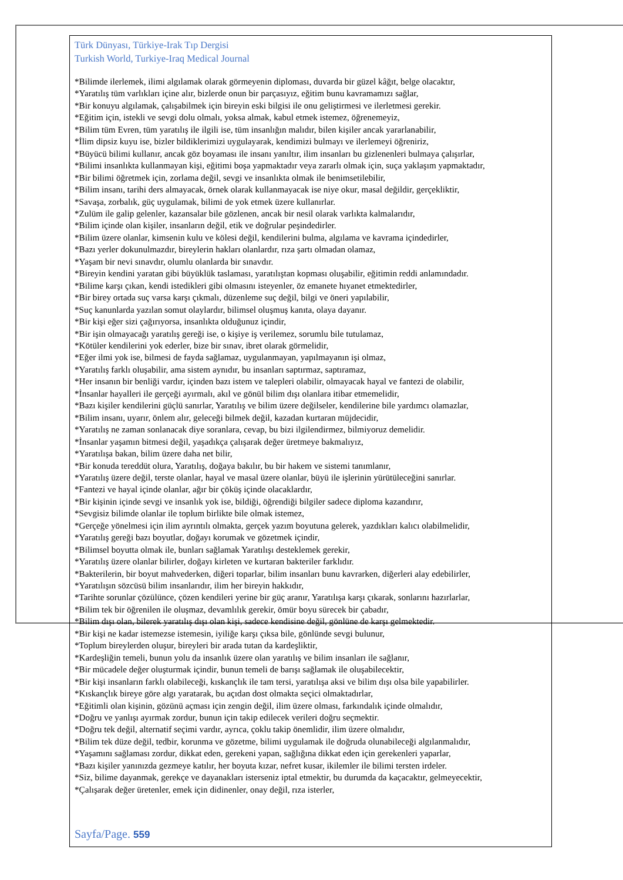Türk Dünyası, Türkiye-Irak Tıp Dergisi
Turkish World, Turkiye-Iraq Medical Journal
*Bilimde ilerlemek, ilimi algılamak olarak görmeyenin diploması, duvarda bir güzel kâğıt, belge olacaktır,
*Yaratılış tüm varlıkları içine alır, bizlerde onun bir parçasıyız, eğitim bunu kavramamızı sağlar,
*Bir konuyu algılamak, çalışabilmek için bireyin eski bilgisi ile onu geliştirmesi ve ilerletmesi gerekir.
*Eğitim için, istekli ve sevgi dolu olmalı, yoksa almak, kabul etmek istemez, öğrenemeyiz,
*Bilim tüm Evren, tüm yaratılış ile ilgili ise, tüm insanlığın malıdır, bilen kişiler ancak yararlanabilir,
*İlim dipsiz kuyu ise, bizler bildiklerimizi uygulayarak, kendimizi bulmayı ve ilerlemeyi öğreniriz,
*Büyücü bilimi kullanır, ancak göz boyaması ile insanı yanıltır, ilim insanları bu gizlenenleri bulmaya çalışırlar,
*Bilimi insanlıkta kullanmayan kişi, eğitimi boşa yapmaktadır veya zararlı olmak için, suça yaklaşım yapmaktadır,
*Bir bilimi öğretmek için, zorlama değil, sevgi ve insanlıkta olmak ile benimsetilebilir,
*Bilim insanı, tarihi ders almayacak, örnek olarak kullanmayacak ise niye okur, masal değildir, gerçekliktir,
*Savaşa, zorbalık, güç uygulamak, bilimi de yok etmek üzere kullanırlar.
*Zulüm ile galip gelenler, kazansalar bile gözlenen, ancak bir nesil olarak varlıkta kalmalarıdır,
*Bilim içinde olan kişiler, insanların değil, etik ve doğrular peşindedirler.
*Bilim üzere olanlar, kimsenin kulu ve kölesi değil, kendilerini bulma, algılama ve kavrama içindedirler,
*Bazı yerler dokunulmazdır, bireylerin hakları olanlardır, rıza şartı olmadan olamaz,
*Yaşam bir nevi sınavdır, olumlu olanlarda bir sınavdır.
*Bireyin kendini yaratan gibi büyüklük taslaması, yaratılıştan kopması oluşabilir, eğitimin reddi anlamındadır.
*Bilime karşı çıkan, kendi istedikleri gibi olmasını isteyenler, öz emanete hıyanet etmektedirler,
*Bir birey ortada suç varsa karşı çıkmalı, düzenleme suç değil, bilgi ve öneri yapılabilir,
*Suç kanunlarda yazılan somut olaylardır, bilimsel oluşmuş kanıta, olaya dayanır.
*Bir kişi eğer sizi çağırıyorsa, insanlıkta olduğunuz içindir,
*Bir işin olmayacağı yaratılış gereği ise, o kişiye iş verilemez, sorumlu bile tutulamaz,
*Kötüler kendilerini yok ederler, bize bir sınav, ibret olarak görmelidir,
*Eğer ilmi yok ise, bilmesi de fayda sağlamaz, uygulanmayan, yapılmayanın işi olmaz,
*Yaratılış farklı oluşabilir, ama sistem aynıdır, bu insanları saptırmaz, saptıramaz,
*Her insanın bir benliği vardır, içinden bazı istem ve talepleri olabilir, olmayacak hayal ve fantezi de olabilir,
*İnsanlar hayalleri ile gerçeği ayırmalı, akıl ve gönül bilim dışı olanlara itibar etmemelidir,
*Bazı kişiler kendilerini güçlü sanırlar, Yaratılış ve bilim üzere değilseler, kendilerine bile yardımcı olamazlar,
*Bilim insanı, uyarır, önlem alır, geleceği bilmek değil, kazadan kurtaran müjdecidir,
*Yaratılış ne zaman sonlanacak diye soranlara, cevap, bu bizi ilgilendirmez, bilmiyoruz demelidir.
*İnsanlar yaşamın bitmesi değil, yaşadıkça çalışarak değer üretmeye bakmalıyız,
*Yaratılışa bakan, bilim üzere daha net bilir,
*Bir konuda tereddüt olura, Yaratılış, doğaya bakılır, bu bir hakem ve sistemi tanımlanır,
*Yaratılış üzere değil, terste olanlar, hayal ve masal üzere olanlar, büyü ile işlerinin yürütüleceğini sanırlar.
*Fantezi ve hayal içinde olanlar, ağır bir çöküş içinde olacaklardır,
*Bir kişinin içinde sevgi ve insanlık yok ise, bildiği, öğrendiği bilgiler sadece diploma kazandırır,
*Sevgisiz bilimde olanlar ile toplum birlikte bile olmak istemez,
*Gerçeğe yönelmesi için ilim ayrıntılı olmakta, gerçek yazım boyutuna gelerek, yazdıkları kalıcı olabilmelidir,
*Yaratılış gereği bazı boyutlar, doğayı korumak ve gözetmek içindir,
*Bilimsel boyutta olmak ile, bunları sağlamak Yaratılışı desteklemek gerekir,
*Yaratılış üzere olanlar bilirler, doğayı kirleten ve kurtaran bakteriler farklıdır.
*Bakterilerin, bir boyut mahvederken, diğeri toparlar, bilim insanları bunu kavrarken, diğerleri alay edebilirler,
*Yaratılışın sözcüsü bilim insanlarıdır, ilim her bireyin hakkıdır,
*Tarihte sorunlar çözülünce, çözen kendileri yerine bir güç aranır, Yaratılışa karşı çıkarak, sonlarını hazırlarlar,
*Bilim tek bir öğrenilen ile oluşmaz, devamlılık gerekir, ömür boyu sürecek bir çabadır,
*Bilim dışı olan, bilerek yaratılış dışı olan kişi, sadece kendisine değil, gönlüne de karşı gelmektedir.
*Bir kişi ne kadar istemezse istemesin, iyiliğe karşı çıksa bile, gönlünde sevgi bulunur,
*Toplum bireylerden oluşur, bireyleri bir arada tutan da kardeşliktir,
*Kardeşliğin temeli, bunun yolu da insanlık üzere olan yaratılış ve bilim insanları ile sağlanır,
*Bir mücadele değer oluşturmak içindir, bunun temeli de barışı sağlamak ile oluşabilecektir,
*Bir kişi insanların farklı olabileceği, kıskançlık ile tam tersi, yaratılışa aksi ve bilim dışı olsa bile yapabilirler.
*Kıskançlık bireye göre algı yaratarak, bu açıdan dost olmakta seçici olmaktadırlar,
*Eğitimli olan kişinin, gözünü açması için zengin değil, ilim üzere olması, farkındalık içinde olmalıdır,
*Doğru ve yanlışı ayırmak zordur, bunun için takip edilecek verileri doğru seçmektir.
*Doğru tek değil, alternatif seçimi vardır, ayrıca, çoklu takip önemlidir, ilim üzere olmalıdır,
*Bilim tek düze değil, tedbir, korunma ve gözetme, bilimi uygulamak ile doğruda olunabileceği algılanmalıdır,
*Yaşamını sağlaması zordur, dikkat eden, gerekeni yapan, sağlığına dikkat eden için gerekenleri yaparlar,
*Bazı kişiler yanınızda gezmeye katılır, her boyuta kızar, nefret kusar, ikilemler ile bilimi tersten irdeler.
*Siz, bilime dayanmak, gerekçe ve dayanakları isterseniz iptal etmektir, bu durumda da kaçacaktır, gelmeyecektir,
*Çalışarak değer üretenler, emek için didinenler, onay değil, rıza isterler,
Sayfa/Page. 559